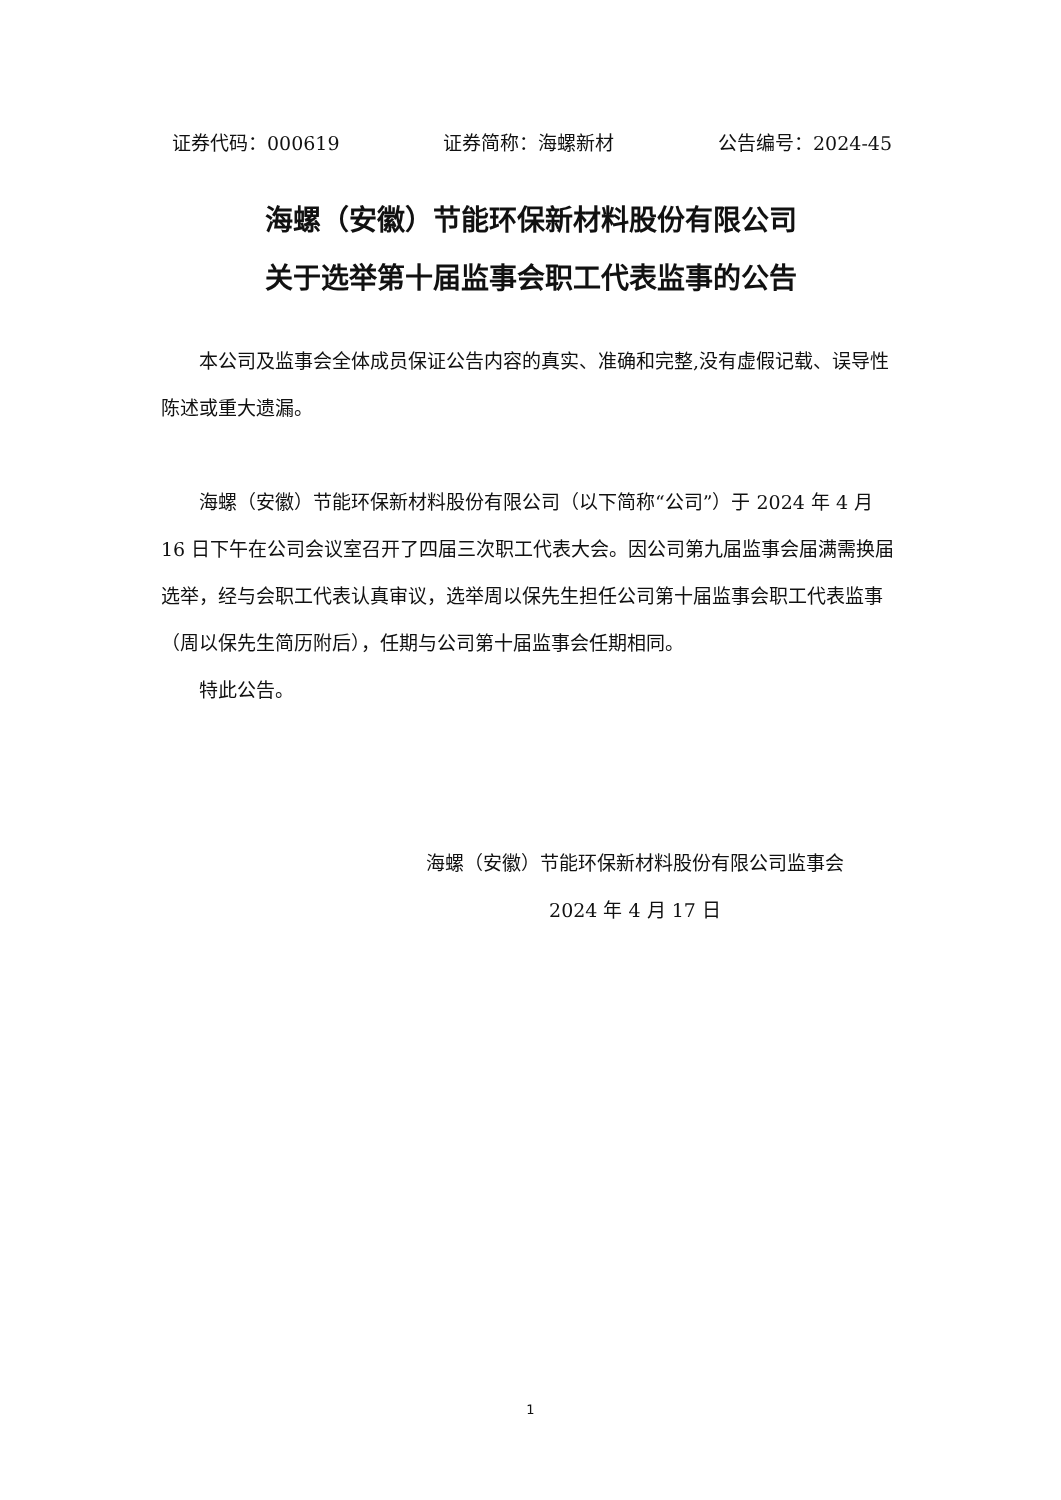证券代码：000619 证券简称：海螺新材 公告编号：2024-45
海螺（安徽）节能环保新材料股份有限公司
关于选举第十届监事会职工代表监事的公告
本公司及监事会全体成员保证公告内容的真实、准确和完整,没有虚假记载、误导性陈述或重大遗漏。
海螺（安徽）节能环保新材料股份有限公司（以下简称“公司”）于 2024 年 4 月 16 日下午在公司会议室召开了四届三次职工代表大会。因公司第九届监事会届满需换届选举，经与会职工代表认真审议，选举周以保先生担任公司第十届监事会职工代表监事（周以保先生简历附后），任期与公司第十届监事会任期相同。
特此公告。
海螺（安徽）节能环保新材料股份有限公司监事会
2024 年 4 月 17 日
1